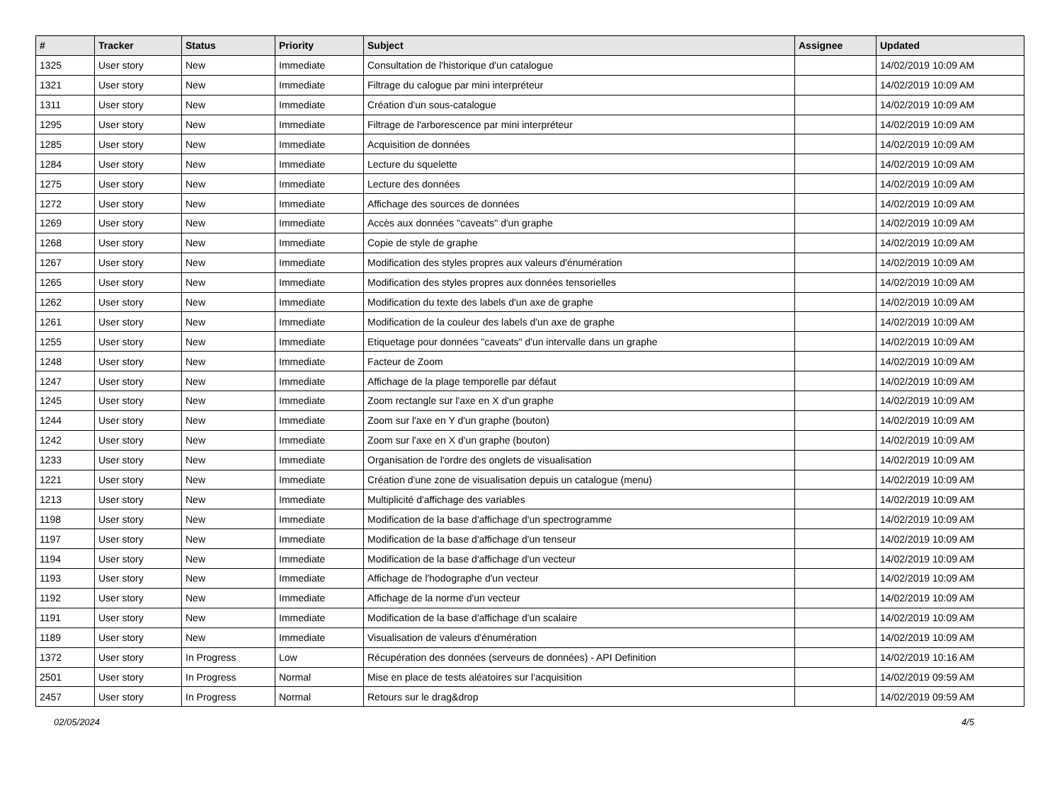| # | Tracker | Status | Priority | Subject | Assignee | Updated |
| --- | --- | --- | --- | --- | --- | --- |
| 1325 | User story | New | Immediate | Consultation de l'historique d'un catalogue | | 14/02/2019 10:09 AM |
| 1321 | User story | New | Immediate | Filtrage du calogue par mini interpréteur | | 14/02/2019 10:09 AM |
| 1311 | User story | New | Immediate | Création d'un sous-catalogue | | 14/02/2019 10:09 AM |
| 1295 | User story | New | Immediate | Filtrage de l'arborescence par mini interpréteur | | 14/02/2019 10:09 AM |
| 1285 | User story | New | Immediate | Acquisition de données | | 14/02/2019 10:09 AM |
| 1284 | User story | New | Immediate | Lecture du squelette | | 14/02/2019 10:09 AM |
| 1275 | User story | New | Immediate | Lecture des données | | 14/02/2019 10:09 AM |
| 1272 | User story | New | Immediate | Affichage des sources de données | | 14/02/2019 10:09 AM |
| 1269 | User story | New | Immediate | Accès aux données "caveats" d'un graphe | | 14/02/2019 10:09 AM |
| 1268 | User story | New | Immediate | Copie de style de graphe | | 14/02/2019 10:09 AM |
| 1267 | User story | New | Immediate | Modification des styles propres aux valeurs d'énumération | | 14/02/2019 10:09 AM |
| 1265 | User story | New | Immediate | Modification des styles propres aux données tensorielles | | 14/02/2019 10:09 AM |
| 1262 | User story | New | Immediate | Modification du texte des labels d'un axe de graphe | | 14/02/2019 10:09 AM |
| 1261 | User story | New | Immediate | Modification de la couleur des labels d'un axe de graphe | | 14/02/2019 10:09 AM |
| 1255 | User story | New | Immediate | Etiquetage pour données "caveats" d'un intervalle dans un graphe | | 14/02/2019 10:09 AM |
| 1248 | User story | New | Immediate | Facteur de Zoom | | 14/02/2019 10:09 AM |
| 1247 | User story | New | Immediate | Affichage de la plage temporelle par défaut | | 14/02/2019 10:09 AM |
| 1245 | User story | New | Immediate | Zoom rectangle sur l'axe en X d'un graphe | | 14/02/2019 10:09 AM |
| 1244 | User story | New | Immediate | Zoom sur l'axe en Y d'un graphe (bouton) | | 14/02/2019 10:09 AM |
| 1242 | User story | New | Immediate | Zoom sur l'axe en X d'un graphe (bouton) | | 14/02/2019 10:09 AM |
| 1233 | User story | New | Immediate | Organisation de l'ordre des onglets de visualisation | | 14/02/2019 10:09 AM |
| 1221 | User story | New | Immediate | Création d'une zone de visualisation depuis un catalogue (menu) | | 14/02/2019 10:09 AM |
| 1213 | User story | New | Immediate | Multiplicité d'affichage des variables | | 14/02/2019 10:09 AM |
| 1198 | User story | New | Immediate | Modification de la base d'affichage d'un spectrogramme | | 14/02/2019 10:09 AM |
| 1197 | User story | New | Immediate | Modification de la base d'affichage d'un tenseur | | 14/02/2019 10:09 AM |
| 1194 | User story | New | Immediate | Modification de la base d'affichage d'un vecteur | | 14/02/2019 10:09 AM |
| 1193 | User story | New | Immediate | Affichage de l'hodographe d'un vecteur | | 14/02/2019 10:09 AM |
| 1192 | User story | New | Immediate | Affichage de la norme d'un vecteur | | 14/02/2019 10:09 AM |
| 1191 | User story | New | Immediate | Modification de la base d'affichage d'un scalaire | | 14/02/2019 10:09 AM |
| 1189 | User story | New | Immediate | Visualisation de valeurs d'énumération | | 14/02/2019 10:09 AM |
| 1372 | User story | In Progress | Low | Récupération des données (serveurs de données) - API Definition | | 14/02/2019 10:16 AM |
| 2501 | User story | In Progress | Normal | Mise en place de tests aléatoires sur l'acquisition | | 14/02/2019 09:59 AM |
| 2457 | User story | In Progress | Normal | Retours sur le drag&drop | | 14/02/2019 09:59 AM |
02/05/2024 4/5